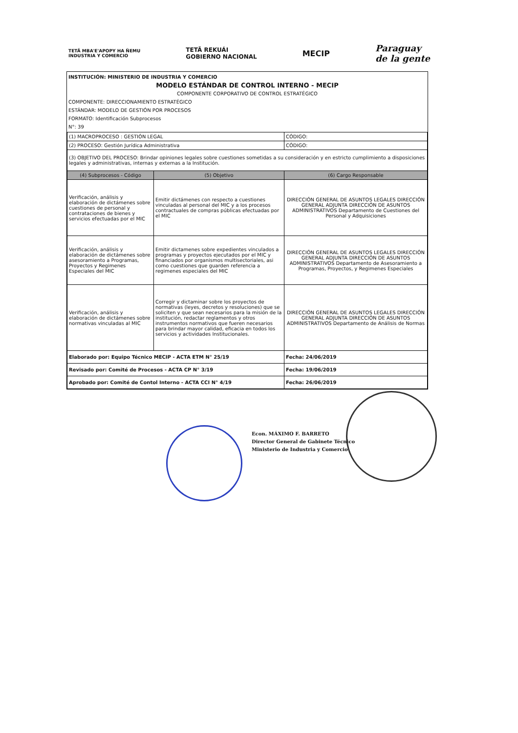TETÃ MBA'E'APOPY HA ÑEMU
INDUSTRIA Y COMERCIO
TETÃ REKUÁI
GOBIERNO NACIONAL
MECIP
Paraguay
de la gente
INSTITUCIÓN: MINISTERIO DE INDUSTRIA Y COMERCIO
MODELO ESTÁNDAR DE CONTROL INTERNO - MECIP
COMPONENTE CORPORATIVO DE CONTROL ESTRATÉGICO
COMPONENTE: DIRECCIONAMIENTO ESTRATÉGICO
ESTÁNDAR: MODELO DE GESTIÓN POR PROCESOS
FORMATO: Identificación Subprocesos
N°: 39
| (1) MACROPROCESO : GESTIÓN LEGAL | | CÓDIGO: |
| (2) PROCESO: Gestión Jurídica Administrativa | | CÓDIGO: |
| (3) OBJETIVO DEL PROCESO: Brindar opiniones legales sobre cuestiones sometidas a su consideración y en estricto cumplimiento a disposiciones legales y administrativas, internas y externas a la Institución. | | |
| (4) Subprocesos - Código | (5) Objetivo | (6) Cargo Responsable |
| Verificación, análisis y elaboración de dictámenes sobre cuestiones de personal y contrataciones de bienes y servicios efectuadas por el MIC | Emitir dictámenes con respecto a cuestiones vinculadas al personal del MIC y a los procesos contractuales de compras públicas efectuadas por el MIC | DIRECCIÓN GENERAL DE ASUNTOS LEGALES DIRECCIÓN GENERAL ADJUNTA DIRECCIÓN DE ASUNTOS ADMINISTRATIVOS Departamento de Cuestiones del Personal y Adquisiciones |
| Verificación, análisis y elaboración de dictámenes sobre asesoramiento a Programas, Proyectos y Regimenes Especiales del MIC | Emitir dictamenes sobre expedientes vinculados a programas y proyectos ejecutados por el MIC y financiados por organismos multisectoriales, asi como cuestiones que guarden referencia a regimenes especiales del MIC | DIRECCIÓN GENERAL DE ASUNTOS LEGALES DIRECCIÓN GENERAL ADJUNTA DIRECCIÓN DE ASUNTOS ADMINISTRATIVOS Departamento de Asesoramiento a Programas, Proyectos, y Regimenes Especiales |
| Verificación, análisis y elaboración de dictámenes sobre normativas vinculadas al MIC | Corregir y dictaminar sobre los proyectos de normativas (leyes, decretos y resoluciones) que se soliciten y que sean necesarios para la misión de la institución, redactar reglamentos y otros instrumentos normativos que fueren necesarios para brindar mayor calidad, eficacia en todos los servicios y actividades Institucionales. | DIRECCIÓN GENERAL DE ASUNTOS LEGALES DIRECCIÓN GENERAL ADJUNTA DIRECCIÓN DE ASUNTOS ADMINISTRATIVOS Departamento de Análisis de Normas |
| Elaborado por: Equipo Técnico MECIP - ACTA ETM N° 25/19 | | Fecha: 24/06/2019 |
| Revisado por: Comité de Procesos - ACTA CP N° 3/19 | | Fecha: 19/06/2019 |
| Aprobado por: Comité de Contol Interno - ACTA CCI N° 4/19 | | Fecha: 26/06/2019 |
Econ. MÁXIMO F. BARRETO
Director General de Gabinete Técnico
Ministerio de Industria y Comercio